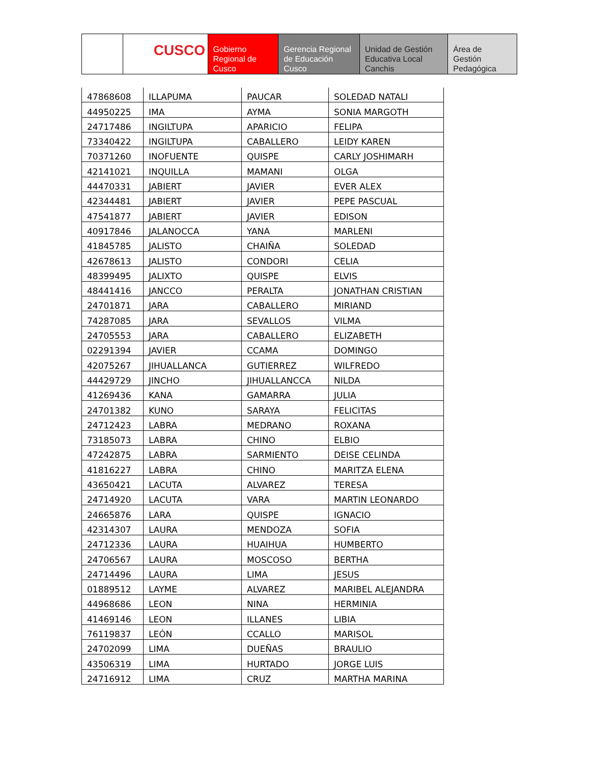CUSCO Gobierno Regional de Cusco
Gerencia Regional de Educación Cusco
Unidad de Gestión Educativa Local Canchis
Área de Gestión Pedagógica
| 47868608 | ILLAPUMA | PAUCAR | SOLEDAD NATALI |
| 44950225 | IMA | AYMA | SONIA MARGOTH |
| 24717486 | INGILTUPA | APARICIO | FELIPA |
| 73340422 | INGILTUPA | CABALLERO | LEIDY KAREN |
| 70371260 | INOFUENTE | QUISPE | CARLY JOSHIMARH |
| 42141021 | INQUILLA | MAMANI | OLGA |
| 44470331 | JABIERT | JAVIER | EVER ALEX |
| 42344481 | JABIERT | JAVIER | PEPE PASCUAL |
| 47541877 | JABIERT | JAVIER | EDISON |
| 40917846 | JALANOCCA | YANA | MARLENI |
| 41845785 | JALISTO | CHAIÑA | SOLEDAD |
| 42678613 | JALISTO | CONDORI | CELIA |
| 48399495 | JALIXTO | QUISPE | ELVIS |
| 48441416 | JANCCO | PERALTA | JONATHAN CRISTIAN |
| 24701871 | JARA | CABALLERO | MIRIAND |
| 74287085 | JARA | SEVALLOS | VILMA |
| 24705553 | JARA | CABALLERO | ELIZABETH |
| 02291394 | JAVIER | CCAMA | DOMINGO |
| 42075267 | JIHUALLANCA | GUTIERREZ | WILFREDO |
| 44429729 | JINCHO | JIHUALLANCCA | NILDA |
| 41269436 | KANA | GAMARRA | JULIA |
| 24701382 | KUNO | SARAYA | FELICITAS |
| 24712423 | LABRA | MEDRANO | ROXANA |
| 73185073 | LABRA | CHINO | ELBIO |
| 47242875 | LABRA | SARMIENTO | DEISE CELINDA |
| 41816227 | LABRA | CHINO | MARITZA ELENA |
| 43650421 | LACUTA | ALVAREZ | TERESA |
| 24714920 | LACUTA | VARA | MARTIN LEONARDO |
| 24665876 | LARA | QUISPE | IGNACIO |
| 42314307 | LAURA | MENDOZA | SOFIA |
| 24712336 | LAURA | HUAIHUA | HUMBERTO |
| 24706567 | LAURA | MOSCOSO | BERTHA |
| 24714496 | LAURA | LIMA | JESUS |
| 01889512 | LAYME | ALVAREZ | MARIBEL ALEJANDRA |
| 44968686 | LEON | NINA | HERMINIA |
| 41469146 | LEON | ILLANES | LIBIA |
| 76119837 | LEÓN | CCALLO | MARISOL |
| 24702099 | LIMA | DUEÑAS | BRAULIO |
| 43506319 | LIMA | HURTADO | JORGE LUIS |
| 24716912 | LIMA | CRUZ | MARTHA MARINA |